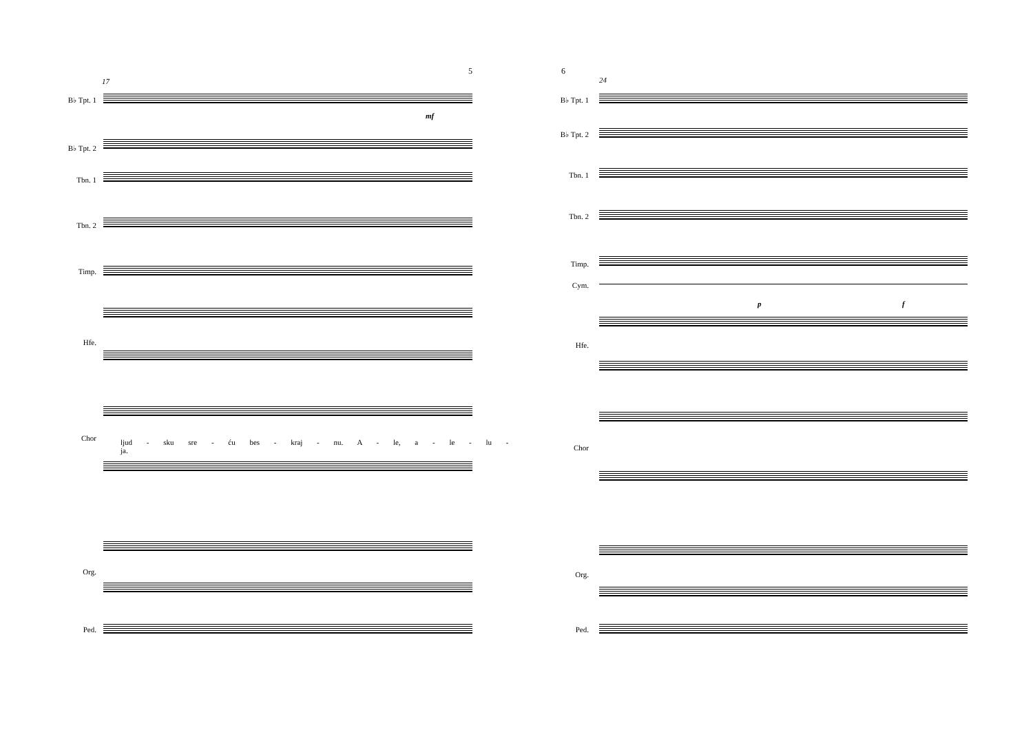5
17
B♭ Tpt. 1
B♭ Tpt. 2
Tbn. 1
Tbn. 2
Timp.
Hfe.
Chor
Org.
Ped.
ljud - sku sre - ću bes - kraj - nu. A - le, a - le - lu - ja.
mf
6
24
B♭ Tpt. 1
B♭ Tpt. 2
Tbn. 1
Tbn. 2
Timp.
Cym.
Hfe.
Chor
Org.
Ped.
p f